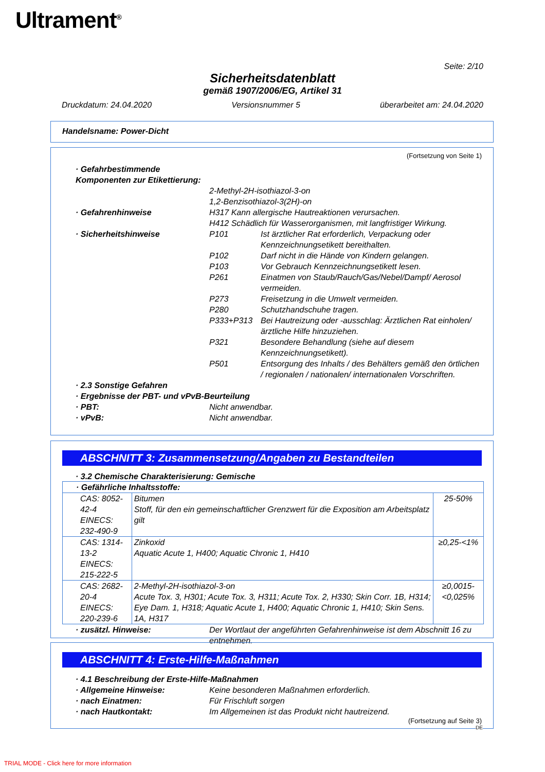Ultrament<sup>®</sup>
Seite: 2/10
Sicherheitsdatenblatt
gemäß 1907/2006/EG, Artikel 31
Druckdatum: 24.04.2020 Versionsnummer 5 überarbeitet am: 24.04.2020
Handelsname: Power-Dicht
(Fortsetzung von Seite 1)
· Gefahrbestimmende Komponenten zur Etikettierung:
2-Methyl-2H-isothiazol-3-on
1,2-Benzisothiazol-3(2H)-on
· Gefahrenhinweise H317 Kann allergische Hautreaktionen verursachen.
H412 Schädlich für Wasserorganismen, mit langfristiger Wirkung.
· Sicherheitshinweise
P101 Ist ärztlicher Rat erforderlich, Verpackung oder Kennzeichnungsetikett bereithalten.
P102 Darf nicht in die Hände von Kindern gelangen.
P103 Vor Gebrauch Kennzeichnungsetikett lesen.
P261 Einatmen von Staub/Rauch/Gas/Nebel/Dampf/ Aerosol vermeiden.
P273 Freisetzung in die Umwelt vermeiden.
P280 Schutzhandschuhe tragen.
P333+P313 Bei Hautreizung oder -ausschlag: Ärztlichen Rat einholen/ärztliche Hilfe hinzuziehen.
P321 Besondere Behandlung (siehe auf diesem Kennzeichnungsetikett).
P501 Entsorgung des Inhalts / des Behälters gemäß den örtlichen / regionalen / nationalen/ internationalen Vorschriften.
· 2.3 Sonstige Gefahren
· Ergebnisse der PBT- und vPvB-Beurteilung
· PBT: Nicht anwendbar.
· vPvB: Nicht anwendbar.
ABSCHNITT 3: Zusammensetzung/Angaben zu Bestandteilen
· 3.2 Chemische Charakterisierung: Gemische
| · Gefährliche Inhaltsstoffe: | | |
| CAS: 8052-42-4 EINECS: 232-490-9 | Bitumen Stoff, für den ein gemeinschaftlicher Grenzwert für die Exposition am Arbeitsplatz gilt | 25-50% |
| CAS: 1314-13-2 EINECS: 215-222-5 | Zinkoxid Aquatic Acute 1, H400; Aquatic Chronic 1, H410 | ≥0,25-<1% |
| CAS: 2682-20-4 EINECS: 220-239-6 | 2-Methyl-2H-isothiazol-3-on Acute Tox. 3, H301; Acute Tox. 3, H311; Acute Tox. 2, H330; Skin Corr. 1B, H314; Eye Dam. 1, H318; Aquatic Acute 1, H400; Aquatic Chronic 1, H410; Skin Sens. 1A, H317 | ≥0,0015-<0,025% |
· zusätzl. Hinweise: Der Wortlaut der angeführten Gefahrenhinweise ist dem Abschnitt 16 zu entnehmen.
ABSCHNITT 4: Erste-Hilfe-Maßnahmen
· 4.1 Beschreibung der Erste-Hilfe-Maßnahmen
· Allgemeine Hinweise: Keine besonderen Maßnahmen erforderlich.
· nach Einatmen: Für Frischluft sorgen
· nach Hautkontakt: Im Allgemeinen ist das Produkt nicht hautreizend.
(Fortsetzung auf Seite 3)
DE
TRIAL MODE - Click here for more information